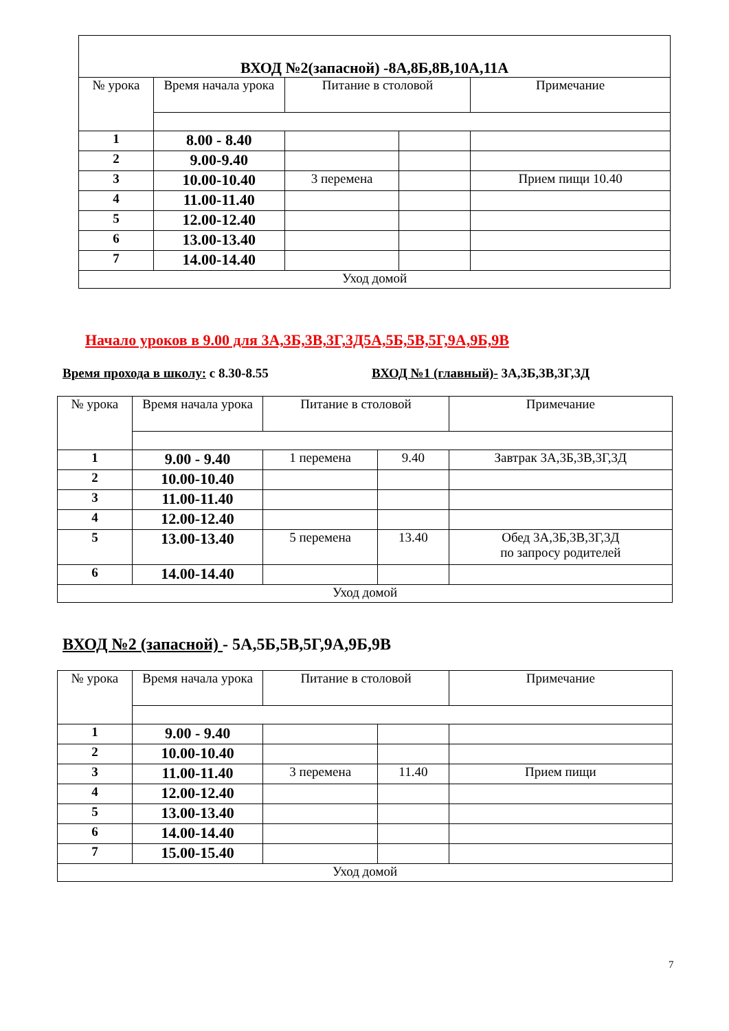| ВХОД №2(запасной) -8А,8Б,8В,10А,11А | | | | |
| № урока | Время начала урока | Питание в столовой | | Примечание |
| 1 | 8.00 - 8.40 | | | |
| 2 | 9.00-9.40 | | | |
| 3 | 10.00-10.40 | 3 перемена | | Прием пищи 10.40 |
| 4 | 11.00-11.40 | | | |
| 5 | 12.00-12.40 | | | |
| 6 | 13.00-13.40 | | | |
| 7 | 14.00-14.40 | | | |
| Уход домой | | | | |
Начало уроков в 9.00 для 3А,3Б,3В,3Г,3Д5А,5Б,5В,5Г,9А,9Б,9В
Время прохода в школу: с 8.30-8.55
ВХОД №1 (главный)- 3А,3Б,3В,3Г,3Д
| № урока | Время начала урока | Питание в столовой | | Примечание |
| --- | --- | --- | --- | --- |
| 1 | 9.00 - 9.40 | 1 перемена | 9.40 | Завтрак 3А,3Б,3В,3Г,3Д |
| 2 | 10.00-10.40 | | | |
| 3 | 11.00-11.40 | | | |
| 4 | 12.00-12.40 | | | |
| 5 | 13.00-13.40 | 5 перемена | 13.40 | Обед 3А,3Б,3В,3Г,3Д по запросу родителей |
| 6 | 14.00-14.40 | | | |
| Уход домой | | | | |
ВХОД №2 (запасной) - 5А,5Б,5В,5Г,9А,9Б,9В
| № урока | Время начала урока | Питание в столовой | | Примечание |
| --- | --- | --- | --- | --- |
| 1 | 9.00 - 9.40 | | | |
| 2 | 10.00-10.40 | | | |
| 3 | 11.00-11.40 | 3 перемена | 11.40 | Прием пищи |
| 4 | 12.00-12.40 | | | |
| 5 | 13.00-13.40 | | | |
| 6 | 14.00-14.40 | | | |
| 7 | 15.00-15.40 | | | |
| Уход домой | | | | |
7